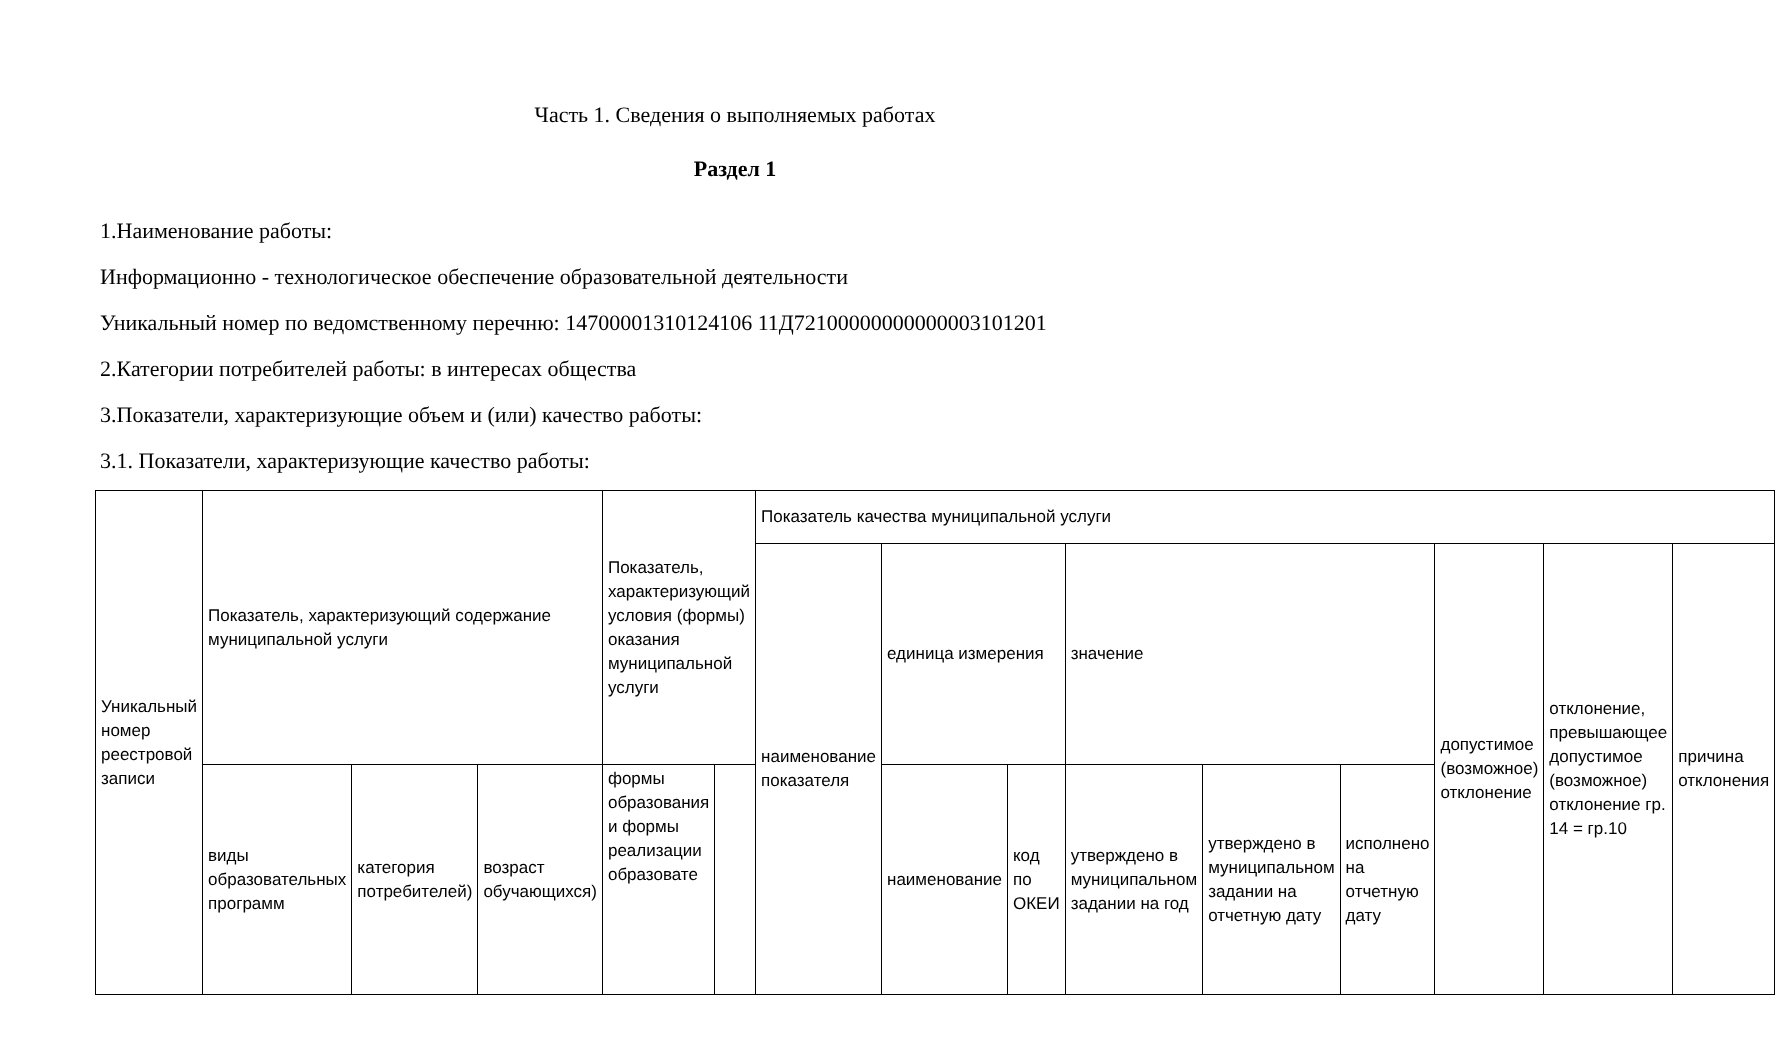Часть 1. Сведения о выполняемых работах
Раздел 1
1.Наименование работы:
Информационно - технологическое обеспечение образовательной деятельности
Уникальный номер по ведомственному перечню: 14700001310124106 11Д72100000000000003101201
2.Категории потребителей работы: в интересах общества
3.Показатели, характеризующие объем и (или) качество работы:
3.1. Показатели, характеризующие качество работы:
| Уникальный номер реестровой записи | Показатель, характеризующий содержание муниципальной услуги | | | Показатель, характеризующий условия (формы) оказания муниципальной услуги | | Показатель качества муниципальной услуги | | | | | | | | |
| --- | --- | --- | --- | --- | --- | --- | --- | --- | --- | --- | --- | --- | --- | --- |
| | | | | | | наименование показателя | единица измерения | | значение | | | допустимое (возможное) отклонение | отклонение, превышающее допустимое (возможное) отклонение гр. 14 = гр.10 | причина отклонения |
| | виды образовательных программ | категория потребителей) | возраст обучающихся) | формы образования и формы реализации образовате | | | наименование | код по ОКЕИ | утверждено в муниципальном задании на год | утверждено в муниципальном задании на отчетную дату | исполнено на отчетную дату | | | |